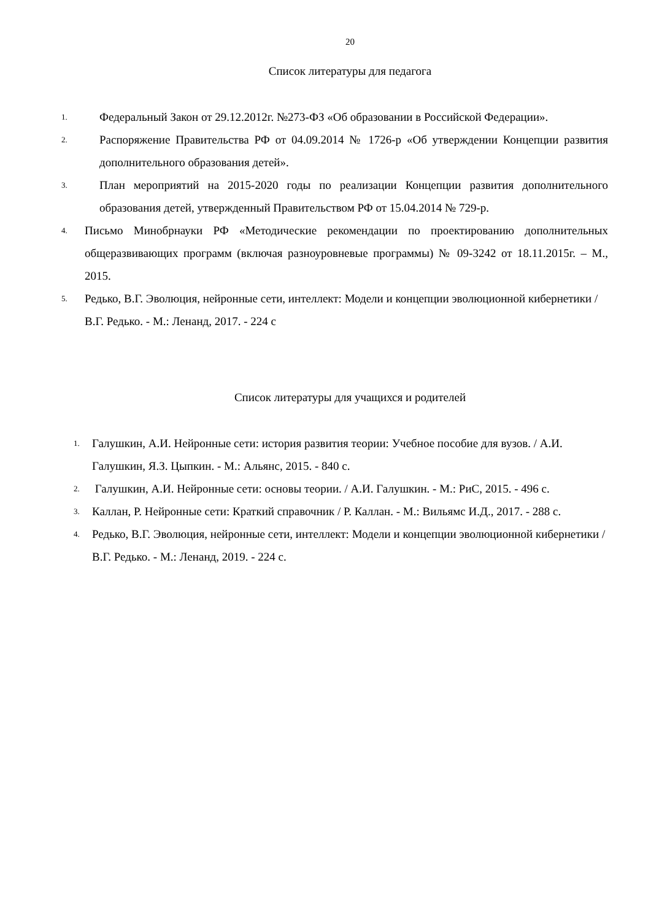20
Список литературы для педагога
1. Федеральный Закон от 29.12.2012г. №273-ФЗ «Об образовании в Российской Федерации».
2. Распоряжение Правительства РФ от 04.09.2014 № 1726-р «Об утверждении Концепции развития дополнительного образования детей».
3. План мероприятий на 2015-2020 годы по реализации Концепции развития дополнительного образования детей, утвержденный Правительством РФ от 15.04.2014 № 729-р.
4. Письмо Минобрнауки РФ «Методические рекомендации по проектированию дополнительных общеразвивающих программ (включая разноуровневые программы) № 09-3242 от 18.11.2015г. – М., 2015.
5. Редько, В.Г. Эволюция, нейронные сети, интеллект: Модели и концепции эволюционной кибернетики / В.Г. Редько. - М.: Ленанд, 2017. - 224 с
Список литературы для учащихся и родителей
1. Галушкин, А.И. Нейронные сети: история развития теории: Учебное пособие для вузов. / А.И. Галушкин, Я.З. Цыпкин. - М.: Альянс, 2015. - 840 с.
2. Галушкин, А.И. Нейронные сети: основы теории. / А.И. Галушкин. - М.: РиС, 2015. - 496 с.
3. Каллан, Р. Нейронные сети: Краткий справочник / Р. Каллан. - М.: Вильямс И.Д., 2017. - 288 с.
4. Редько, В.Г. Эволюция, нейронные сети, интеллект: Модели и концепции эволюционной кибернетики / В.Г. Редько. - М.: Ленанд, 2019. - 224 с.